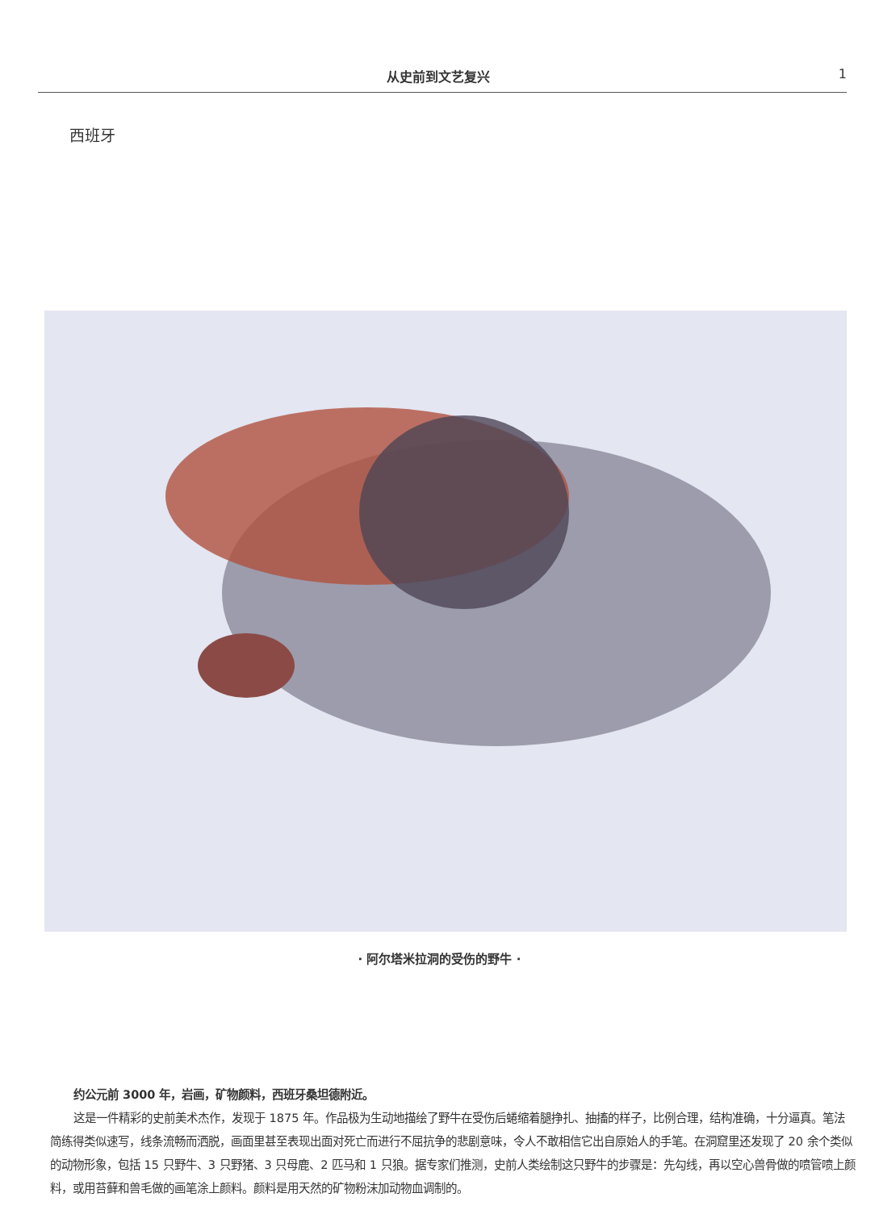从史前到文艺复兴 1
西班牙
· 阿尔塔米拉洞的受伤的野牛 ·
约公元前 3000 年，岩画，矿物颜料，西班牙桑坦德附近。
这是一件精彩的史前美术杰作，发现于 1875 年。作品极为生动地描绘了野牛在受伤后蜷缩着腿挣扎、抽搐的样子，比例合理，结构准确，十分逼真。笔法简练得类似速写，线条流畅而洒脱，画面里甚至表现出面对死亡而进行不屈抗争的悲剧意味，令人不敢相信它出自原始人的手笔。在洞窟里还发现了 20 余个类似的动物形象，包括 15 只野牛、3 只野猪、3 只母鹿、2 匹马和 1 只狼。据专家们推测，史前人类绘制这只野牛的步骤是：先勾线，再以空心兽骨做的喷管喷上颜料，或用苔藓和兽毛做的画笔涂上颜料。颜料是用天然的矿物粉沫加动物血调制的。